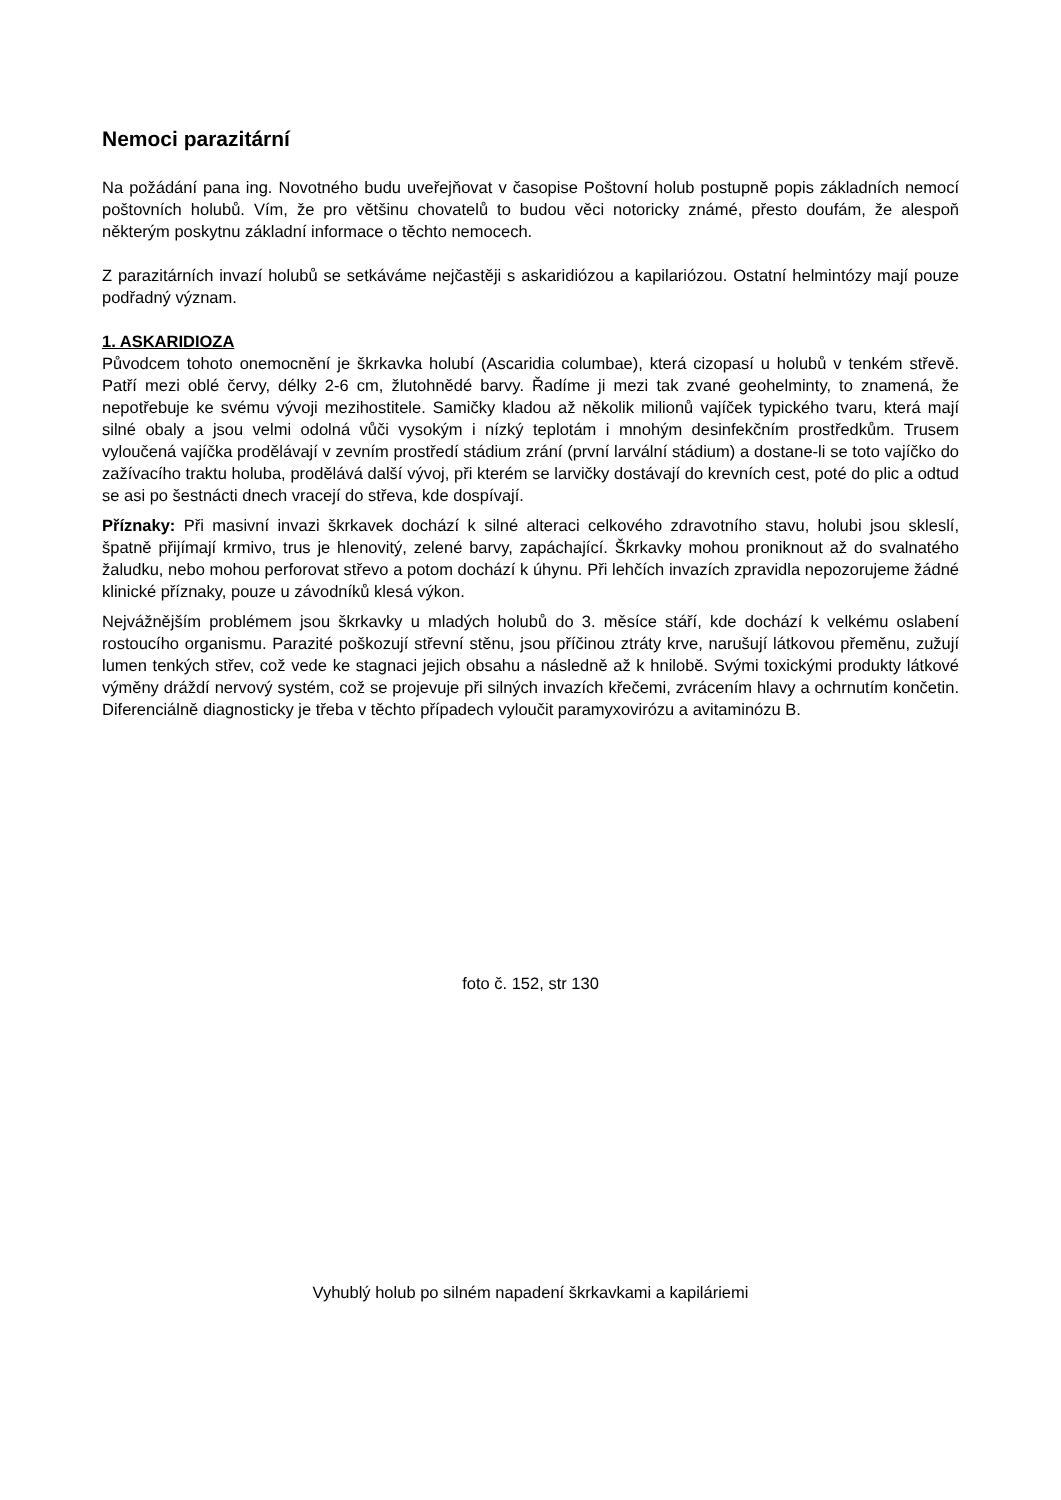Nemoci parazitární
Na požádání pana ing. Novotného budu uveřejňovat v časopise Poštovní holub postupně popis základních nemocí poštovních holubů. Vím, že pro většinu chovatelů to budou věci notoricky známé, přesto doufám, že alespoň některým poskytnu základní informace o těchto nemocech.
Z parazitárních invazí holubů se setkáváme nejčastěji s askaridiózou a kapilariózou. Ostatní helmintózy mají pouze podřadný význam.
1. ASKARIDIOZA
Původcem tohoto onemocnění je škrkavka holubí (Ascaridia columbae), která cizopasí u holubů v tenkém střevě. Patří mezi oblé červy, délky 2-6 cm, žlutohnědé barvy. Řadíme ji mezi tak zvané geohelminty, to znamená, že nepotřebuje ke svému vývoji mezihostitele. Samičky kladou až několik milionů vajíček typického tvaru, která mají silné obaly a jsou velmi odolná vůči vysokým i nízký teplotám i mnohým desinfekčním prostředkům. Trusem vyloučená vajíčka prodělávají v zevním prostředí stádium zrání (první larvální stádium) a dostane-li se toto vajíčko do zažívacího traktu holuba, prodělává další vývoj, při kterém se larvičky dostávají do krevních cest, poté do plic a odtud se asi po šestnácti dnech vracejí do střeva, kde dospívají.
Příznaky: Při masivní invazi škrkavek dochází k silné alteraci celkového zdravotního stavu, holubi jsou skleslí, špatně přijímají krmivo, trus je hlenovitý, zelené barvy, zapáchající. Škrkavky mohou proniknout až do svalnatého žaludku, nebo mohou perforovat střevo a potom dochází k úhynu. Při lehčích invazích zpravidla nepozorujeme žádné klinické příznaky, pouze u závodníků klesá výkon.
Nejvážnějším problémem jsou škrkavky u mladých holubů do 3. měsíce stáří, kde dochází k velkému oslabení rostoucího organismu. Parazité poškozují střevní stěnu, jsou příčinou ztráty krve, narušují látkovou přeměnu, zužují lumen tenkých střev, což vede ke stagnaci jejich obsahu a následně až k hnilobě. Svými toxickými produkty látkové výměny dráždí nervový systém, což se projevuje při silných invazích křečemi, zvrácením hlavy a ochrnutím končetin. Diferenciálně diagnosticky je třeba v těchto případech vyloučit paramyxovirózu a avitaminózu B.
foto č. 152, str 130
Vyhublý holub po silném napadení škrkavkami a kapiláriemi